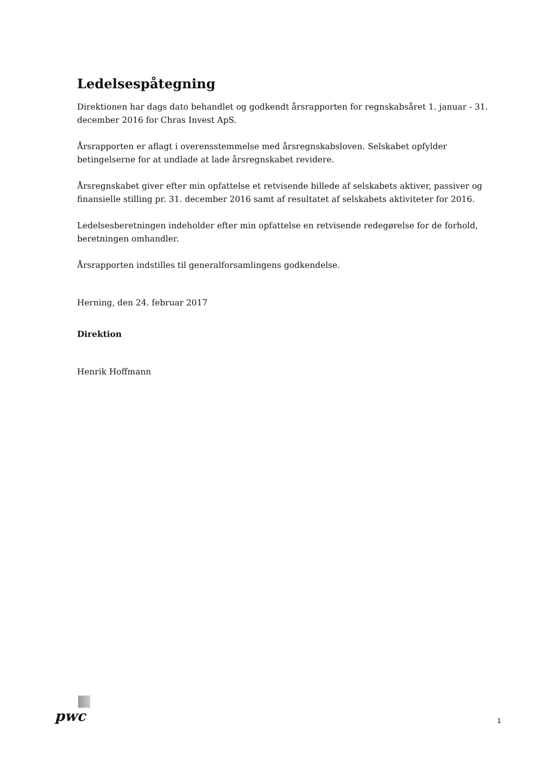Ledelsespåtegning
Direktionen har dags dato behandlet og godkendt årsrapporten for regnskabsåret 1. januar - 31. december 2016 for Chras Invest ApS.
Årsrapporten er aflagt i overensstemmelse med årsregnskabsloven. Selskabet opfylder betingelserne for at undlade at lade årsregnskabet revidere.
Årsregnskabet giver efter min opfattelse et retvisende billede af selskabets aktiver, passiver og finansielle stilling pr. 31. december 2016 samt af resultatet af selskabets aktiviteter for 2016.
Ledelsesberetningen indeholder efter min opfattelse en retvisende redegørelse for de forhold, beretningen omhandler.
Årsrapporten indstilles til generalforsamlingens godkendelse.
Herning, den 24. februar 2017
Direktion
Henrik Hoffmann
pwc
1